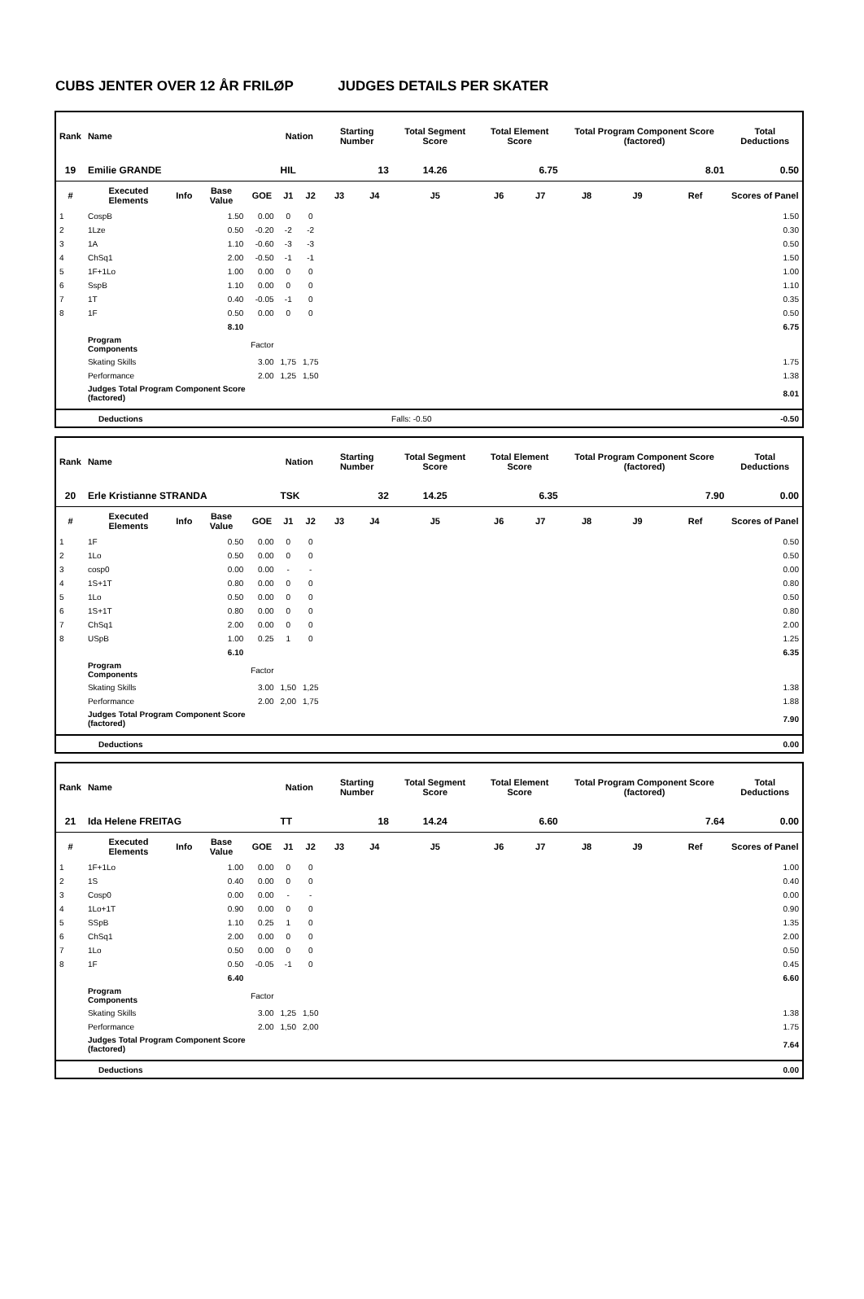CUBS JENTER OVER 12 ÅR FRILØP JUDGES DETAILS PER SKATER
| Rank | Name | | | | Nation | | Starting Number | | Total Segment Score | Total Element Score | | Total Program Component Score (factored) | | | Total Deductions |
| --- | --- | --- | --- | --- | --- | --- | --- | --- | --- | --- | --- | --- | --- | --- | --- |
| 19 | Emilie GRANDE | | | | HIL | | 13 | | 14.26 | 6.75 | | 8.01 | | | 0.50 |
| # | Executed Elements | Info | Base Value | GOE | J1 | J2 | J3 | J4 | J5 | J6 | J7 | J8 | J9 | Ref | Scores of Panel |
| 1 | CospB | | 1.50 | 0.00 | 0 | 0 | | | | | | | | | 1.50 |
| 2 | 1Lze | | 0.50 | -0.20 | -2 | -2 | | | | | | | | | 0.30 |
| 3 | 1A | | 1.10 | -0.60 | -3 | -3 | | | | | | | | | 0.50 |
| 4 | ChSq1 | | 2.00 | -0.50 | -1 | -1 | | | | | | | | | 1.50 |
| 5 | 1F+1Lo | | 1.00 | 0.00 | 0 | 0 | | | | | | | | | 1.00 |
| 6 | SspB | | 1.10 | 0.00 | 0 | 0 | | | | | | | | | 1.10 |
| 7 | 1T | | 0.40 | -0.05 | -1 | 0 | | | | | | | | | 0.35 |
| 8 | 1F | | 0.50 | 0.00 | 0 | 0 | | | | | | | | | 0.50 |
| | | | 8.10 | | | | | | | | | | | | 6.75 |
| | Program Components | | | Factor | | | | | | | | | | | |
| | Skating Skills | | | 3.00 | 1,75 | 1,75 | | | | | | | | | 1.75 |
| | Performance | | | 2.00 | 1,25 | 1,50 | | | | | | | | | 1.38 |
| | Judges Total Program Component Score (factored) | | | | | | | | | | | | | | 8.01 |
| | Deductions | Falls: -0.50 | -0.50 |
| Rank | Name | | | | Nation | | Starting Number | | Total Segment Score | Total Element Score | | Total Program Component Score (factored) | | | Total Deductions |
| --- | --- | --- | --- | --- | --- | --- | --- | --- | --- | --- | --- | --- | --- | --- | --- |
| 20 | Erle Kristianne STRANDA | | | | TSK | | 32 | | 14.25 | 6.35 | | 7.90 | | | 0.00 |
| # | Executed Elements | Info | Base Value | GOE | J1 | J2 | J3 | J4 | J5 | J6 | J7 | J8 | J9 | Ref | Scores of Panel |
| 1 | 1F | | 0.50 | 0.00 | 0 | 0 | | | | | | | | | 0.50 |
| 2 | 1Lo | | 0.50 | 0.00 | 0 | 0 | | | | | | | | | 0.50 |
| 3 | cosp0 | | 0.00 | 0.00 | - | - | | | | | | | | | 0.00 |
| 4 | 1S+1T | | 0.80 | 0.00 | 0 | 0 | | | | | | | | | 0.80 |
| 5 | 1Lo | | 0.50 | 0.00 | 0 | 0 | | | | | | | | | 0.50 |
| 6 | 1S+1T | | 0.80 | 0.00 | 0 | 0 | | | | | | | | | 0.80 |
| 7 | ChSq1 | | 2.00 | 0.00 | 0 | 0 | | | | | | | | | 2.00 |
| 8 | USpB | | 1.00 | 0.25 | 1 | 0 | | | | | | | | | 1.25 |
| | | | 6.10 | | | | | | | | | | | | 6.35 |
| | Program Components | | | Factor | | | | | | | | | | | |
| | Skating Skills | | | 3.00 | 1,50 | 1,25 | | | | | | | | | 1.38 |
| | Performance | | | 2.00 | 2,00 | 1,75 | | | | | | | | | 1.88 |
| | Judges Total Program Component Score (factored) | | | | | | | | | | | | | | 7.90 |
| | Deductions | 0.00 |
| Rank | Name | | | | Nation | | Starting Number | | Total Segment Score | Total Element Score | | Total Program Component Score (factored) | | | Total Deductions |
| --- | --- | --- | --- | --- | --- | --- | --- | --- | --- | --- | --- | --- | --- | --- | --- |
| 21 | Ida Helene FREITAG | | | | TT | | 18 | | 14.24 | 6.60 | | 7.64 | | | 0.00 |
| # | Executed Elements | Info | Base Value | GOE | J1 | J2 | J3 | J4 | J5 | J6 | J7 | J8 | J9 | Ref | Scores of Panel |
| 1 | 1F+1Lo | | 1.00 | 0.00 | 0 | 0 | | | | | | | | | 1.00 |
| 2 | 1S | | 0.40 | 0.00 | 0 | 0 | | | | | | | | | 0.40 |
| 3 | Cosp0 | | 0.00 | 0.00 | - | - | | | | | | | | | 0.00 |
| 4 | 1Lo+1T | | 0.90 | 0.00 | 0 | 0 | | | | | | | | | 0.90 |
| 5 | SSpB | | 1.10 | 0.25 | 1 | 0 | | | | | | | | | 1.35 |
| 6 | ChSq1 | | 2.00 | 0.00 | 0 | 0 | | | | | | | | | 2.00 |
| 7 | 1Lo | | 0.50 | 0.00 | 0 | 0 | | | | | | | | | 0.50 |
| 8 | 1F | | 0.50 | -0.05 | -1 | 0 | | | | | | | | | 0.45 |
| | | | 6.40 | | | | | | | | | | | | 6.60 |
| | Program Components | | | Factor | | | | | | | | | | | |
| | Skating Skills | | | 3.00 | 1,25 | 1,50 | | | | | | | | | 1.38 |
| | Performance | | | 2.00 | 1,50 | 2,00 | | | | | | | | | 1.75 |
| | Judges Total Program Component Score (factored) | | | | | | | | | | | | | | 7.64 |
| | Deductions | 0.00 |